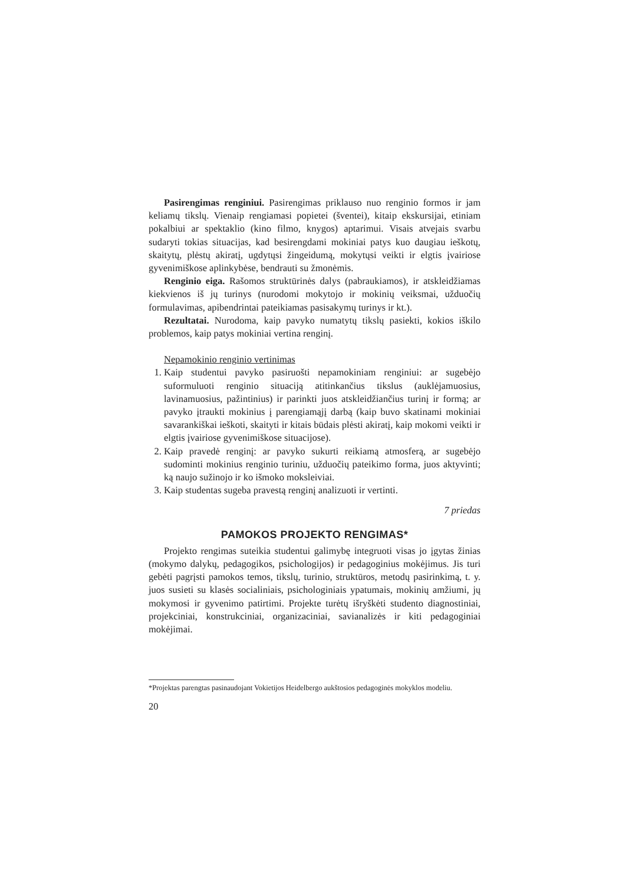Pasirengimas renginiui. Pasirengimas priklauso nuo renginio formos ir jam keliamų tikslų. Vienaip rengiamasi popietei (šventei), kitaip ekskursijai, etiniam pokalbiui ar spektaklio (kino filmo, knygos) aptarimui. Visais atvejais svarbu sudaryti tokias situacijas, kad besirengdami mokiniai patys kuo daugiau ieškotų, skaitytų, plėstų akiratį, ugdytųsi žingeidumą, mokytųsi veikti ir elgtis įvairiose gyvenimiškose aplinkybėse, bendrauti su žmonėmis.
Renginio eiga. Rašomos struktūrinės dalys (pabraukiamos), ir atskleidžiamas kiekvienos iš jų turinys (nurodomi mokytojo ir mokinių veiksmai, užduočių formulavimas, apibendrintai pateikiamas pasisakymų turinys ir kt.).
Rezultatai. Nurodoma, kaip pavyko numatytų tikslų pasiekti, kokios iškilo problemos, kaip patys mokiniai vertina renginį.
Nepamokinio renginio vertinimas
1. Kaip studentui pavyko pasiruošti nepamokiniam renginiui: ar sugebėjo suformuluoti renginio situaciją atitinkančius tikslus (auklėjamuosius, lavinamuosius, pažintinius) ir parinkti juos atskleidžiančius turinį ir formą; ar pavyko įtraukti mokinius į parengiamąjį darbą (kaip buvo skatinami mokiniai savarankiškai ieškoti, skaityti ir kitais būdais plėsti akiratį, kaip mokomi veikti ir elgtis įvairiose gyvenimiškose situacijose).
2. Kaip pravedė renginį: ar pavyko sukurti reikiamą atmosferą, ar sugebėjo sudominti mokinius renginio turiniu, užduočių pateikimo forma, juos aktyvinti; ką naujo sužinojo ir ko išmoko moksleiviai.
3. Kaip studentas sugeba pravestą renginį analizuoti ir vertinti.
7 priedas
PAMOKOS PROJEKTO RENGIMAS*
Projekto rengimas suteikia studentui galimybę integruoti visas jo įgytas žinias (mokymo dalykų, pedagogikos, psichologijos) ir pedagoginius mokėjimus. Jis turi gebėti pagrįsti pamokos temos, tikslų, turinio, struktūros, metodų pasirinkimą, t. y. juos susieti su klasės socialiniais, psichologiniais ypatumais, mokinių amžiumi, jų mokymosi ir gyvenimo patirtimi. Projekte turėtų išryškėti studento diagnostiniai, projekciniai, konstrukciniai, organizaciniai, savianalizės ir kiti pedagoginiai mokėjimai.
*Projektas parengtas pasinaudojant Vokietijos Heidelbergo aukštosios pedagoginės mokyklos modeliu.
20